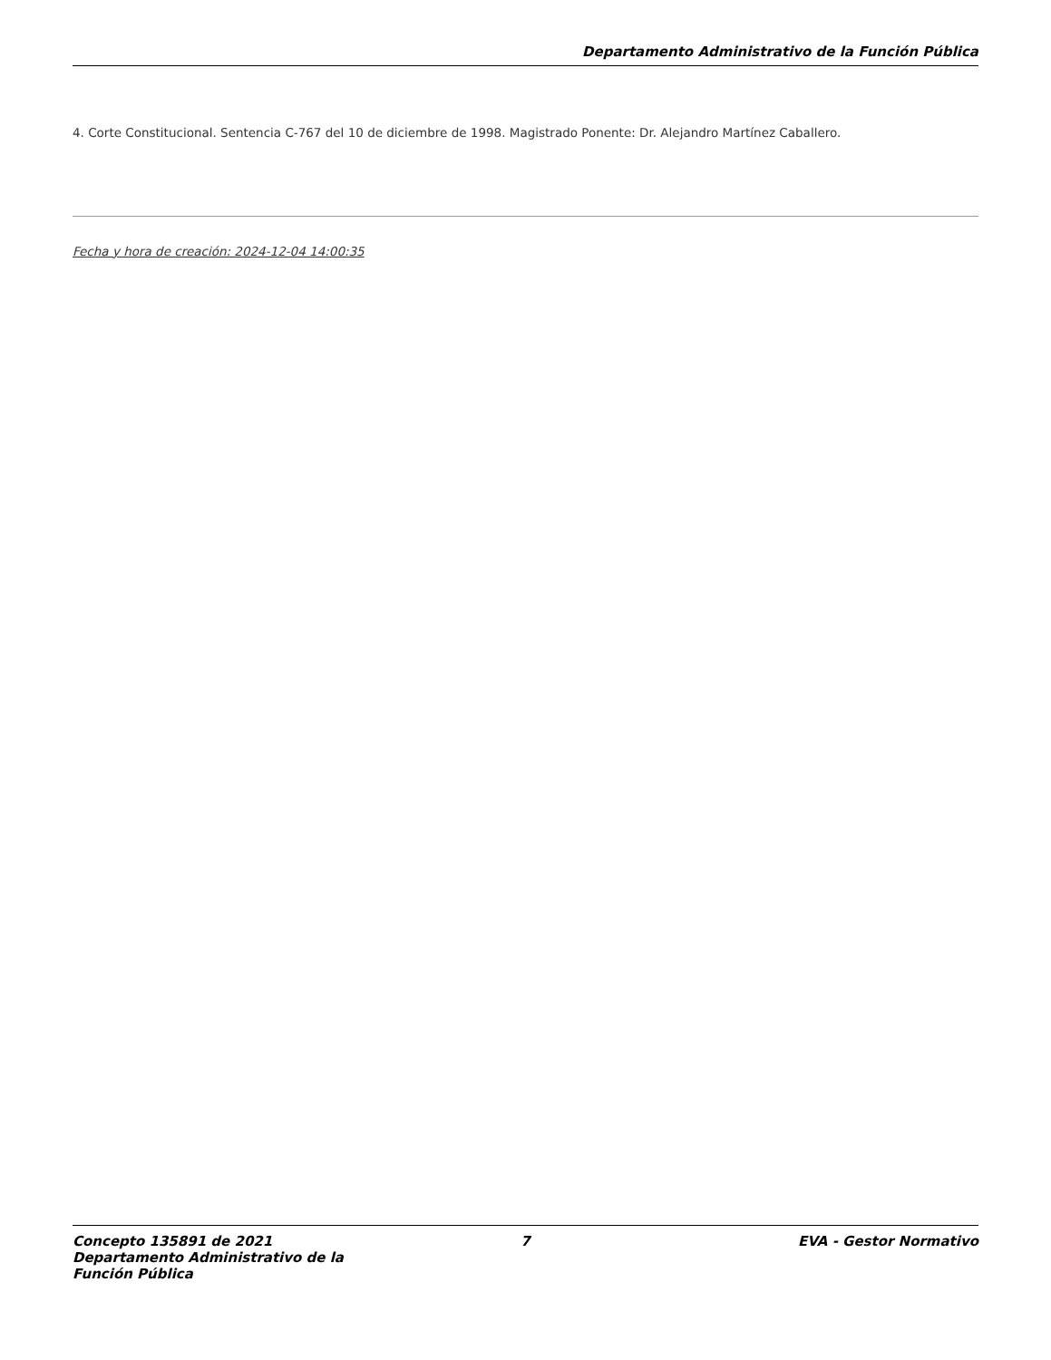Departamento Administrativo de la Función Pública
4. Corte Constitucional. Sentencia C-767 del 10 de diciembre de 1998. Magistrado Ponente: Dr. Alejandro Martínez Caballero.
Fecha y hora de creación: 2024-12-04 14:00:35
Concepto 135891 de 2021 Departamento Administrativo de la Función Pública
7 EVA - Gestor Normativo